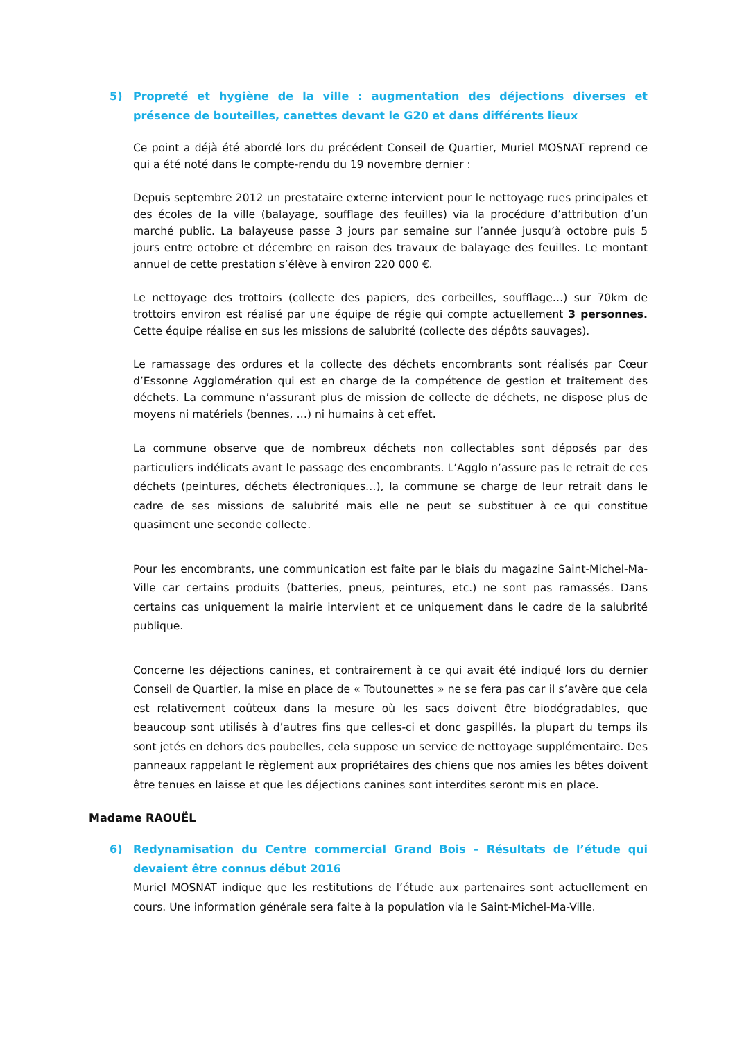5) Propreté et hygiène de la ville : augmentation des déjections diverses et présence de bouteilles, canettes devant le G20 et dans différents lieux
Ce point a déjà été abordé lors du précédent Conseil de Quartier, Muriel MOSNAT reprend ce qui a été noté dans le compte-rendu du 19 novembre dernier :
Depuis septembre 2012 un prestataire externe intervient pour le nettoyage rues principales et des écoles de la ville (balayage, soufflage des feuilles) via la procédure d’attribution d’un marché public. La balayeuse passe 3 jours par semaine sur l’année jusqu’à octobre puis 5 jours entre octobre et décembre en raison des travaux de balayage des feuilles. Le montant annuel de cette prestation s’élève à environ 220 000 €.
Le nettoyage des trottoirs (collecte des papiers, des corbeilles, soufflage…) sur 70km de trottoirs environ est réalisé par une équipe de régie qui compte actuellement 3 personnes. Cette équipe réalise en sus les missions de salubrité (collecte des dépôts sauvages).
Le ramassage des ordures et la collecte des déchets encombrants sont réalisés par Cœur d’Essonne Agglomération qui est en charge de la compétence de gestion et traitement des déchets. La commune n’assurant plus de mission de collecte de déchets, ne dispose plus de moyens ni matériels (bennes, …) ni humains à cet effet.
La commune observe que de nombreux déchets non collectables sont déposés par des particuliers indélicats avant le passage des encombrants. L’Agglo n’assure pas le retrait de ces déchets (peintures, déchets électroniques…), la commune se charge de leur retrait dans le cadre de ses missions de salubrité mais elle ne peut se substituer à ce qui constitue quasiment une seconde collecte.
Pour les encombrants, une communication est faite par le biais du magazine Saint-Michel-Ma-Ville car certains produits (batteries, pneus, peintures, etc.) ne sont pas ramassés. Dans certains cas uniquement la mairie intervient et ce uniquement dans le cadre de la salubrité publique.
Concerne les déjections canines, et contrairement à ce qui avait été indiqué lors du dernier Conseil de Quartier, la mise en place de « Toutounettes » ne se fera pas car il s’avère que cela est relativement coûteux dans la mesure où les sacs doivent être biodégradables, que beaucoup sont utilisés à d’autres fins que celles-ci et donc gaspillés, la plupart du temps ils sont jetés en dehors des poubelles, cela suppose un service de nettoyage supplémentaire. Des panneaux rappelant le règlement aux propriétaires des chiens que nos amies les bêtes doivent être tenues en laisse et que les déjections canines sont interdites seront mis en place.
Madame RAOUËL
6) Redynamisation du Centre commercial Grand Bois – Résultats de l’étude qui devaient être connus début 2016
Muriel MOSNAT indique que les restitutions de l’étude aux partenaires sont actuellement en cours. Une information générale sera faite à la population via le Saint-Michel-Ma-Ville.